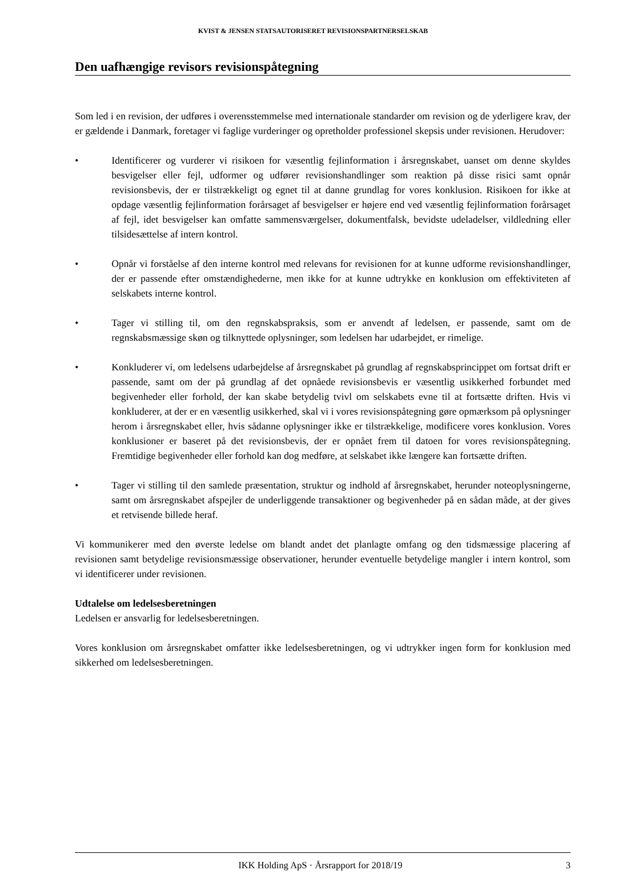KVIST & JENSEN STATSAUTORISERET REVISIONSPARTNERSELSKAB
Den uafhængige revisors revisionspåtegning
Som led i en revision, der udføres i overensstemmelse med internationale standarder om revision og de yderligere krav, der er gældende i Danmark, foretager vi faglige vurderinger og opretholder professionel skepsis under revisionen. Herudover:
• Identificerer og vurderer vi risikoen for væsentlig fejlinformation i årsregnskabet, uanset om denne skyldes besvigelser eller fejl, udformer og udfører revisionshandlinger som reaktion på disse risici samt opnår revisionsbevis, der er tilstrækkeligt og egnet til at danne grundlag for vores konklusion. Risikoen for ikke at opdage væsentlig fejlinformation forårsaget af besvigelser er højere end ved væsentlig fejlinformation forårsaget af fejl, idet besvigelser kan omfatte sammensværgelser, dokumentfalsk, bevidste udeladelser, vildledning eller tilsidesættelse af intern kontrol.
• Opnår vi forståelse af den interne kontrol med relevans for revisionen for at kunne udforme revisionshandlinger, der er passende efter omstændighederne, men ikke for at kunne udtrykke en konklusion om effektiviteten af selskabets interne kontrol.
• Tager vi stilling til, om den regnskabspraksis, som er anvendt af ledelsen, er passende, samt om de regnskabsmæssige skøn og tilknyttede oplysninger, som ledelsen har udarbejdet, er rimelige.
• Konkluderer vi, om ledelsens udarbejdelse af årsregnskabet på grundlag af regnskabsprincippet om fortsat drift er passende, samt om der på grundlag af det opnåede revisionsbevis er væsentlig usikkerhed forbundet med begivenheder eller forhold, der kan skabe betydelig tvivl om selskabets evne til at fortsætte driften. Hvis vi konkluderer, at der er en væsentlig usikkerhed, skal vi i vores revisionspåtegning gøre opmærksom på oplysninger herom i årsregnskabet eller, hvis sådanne oplysninger ikke er tilstrækkelige, modificere vores konklusion. Vores konklusioner er baseret på det revisionsbevis, der er opnået frem til datoen for vores revisionspåtegning. Fremtidige begivenheder eller forhold kan dog medføre, at selskabet ikke længere kan fortsætte driften.
• Tager vi stilling til den samlede præsentation, struktur og indhold af årsregnskabet, herunder noteoplysningerne, samt om årsregnskabet afspejler de underliggende transaktioner og begivenheder på en sådan måde, at der gives et retvisende billede heraf.
Vi kommunikerer med den øverste ledelse om blandt andet det planlagte omfang og den tidsmæssige placering af revisionen samt betydelige revisionsmæssige observationer, herunder eventuelle betydelige mangler i intern kontrol, som vi identificerer under revisionen.
Udtalelse om ledelsesberetningen
Ledelsen er ansvarlig for ledelsesberetningen.
Vores konklusion om årsregnskabet omfatter ikke ledelsesberetningen, og vi udtrykker ingen form for konklusion med sikkerhed om ledelsesberetningen.
IKK Holding ApS · Årsrapport for 2018/19 3